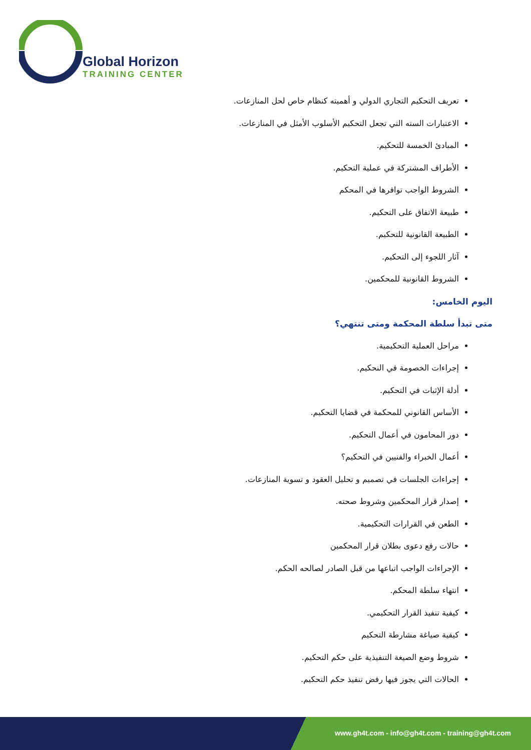Global Horizon
TRAINING CENTER
تعريف التحكيم التجاري الدولي و أهميته كنظام خاص لحل المنازعات.
الاعتبارات السته التي تجعل التحكيم الأسلوب الأمثل في المنازعات.
المبادئ الخمسة للتحكيم.
الأطراف المشتركة في عملية التحكيم.
الشروط الواجب توافرها في المحكم
طبيعة الاتفاق على التحكيم.
الطبيعة القانونية للتحكيم.
آثار اللجوء إلى التحكيم.
الشروط القانونية للمحكمين.
اليوم الخامس:
متى تبدأ سلطة المحكمة ومتى تنتهي؟
مراحل العملية التحكيمية.
إجراءات الخصومة في النحكيم.
أدلة الإثبات في التحكيم.
الأساس القانوني للمحكمة في قضايا التحكيم.
دور المحامون في أعمال التحكيم.
أعمال الخبراء والفنيين في التحكيم؟
إجراءات الجلسات في تصميم و تحليل العقود و تسوية المنازعات.
إصدار قرار المحكمين وشروط صحته.
الطعن في القرارات التحكيمية.
حالات رفع دعوى بطلان قرار المحكمين
الإجراءات الواجب اتباعها من قبل الصادر لصالحه الحكم.
انتهاء سلطة المحكم.
كيفية تنفيذ القرار التحكيمي.
كيفية صياغة مشارطة التحكيم
شروط وضع الصيغة التنفيذية على حكم التحكيم.
الحالات التي يجوز فيها رفض تنفيذ حكم التحكيم.
www.gh4t.com - info@gh4t.com - training@gh4t.com